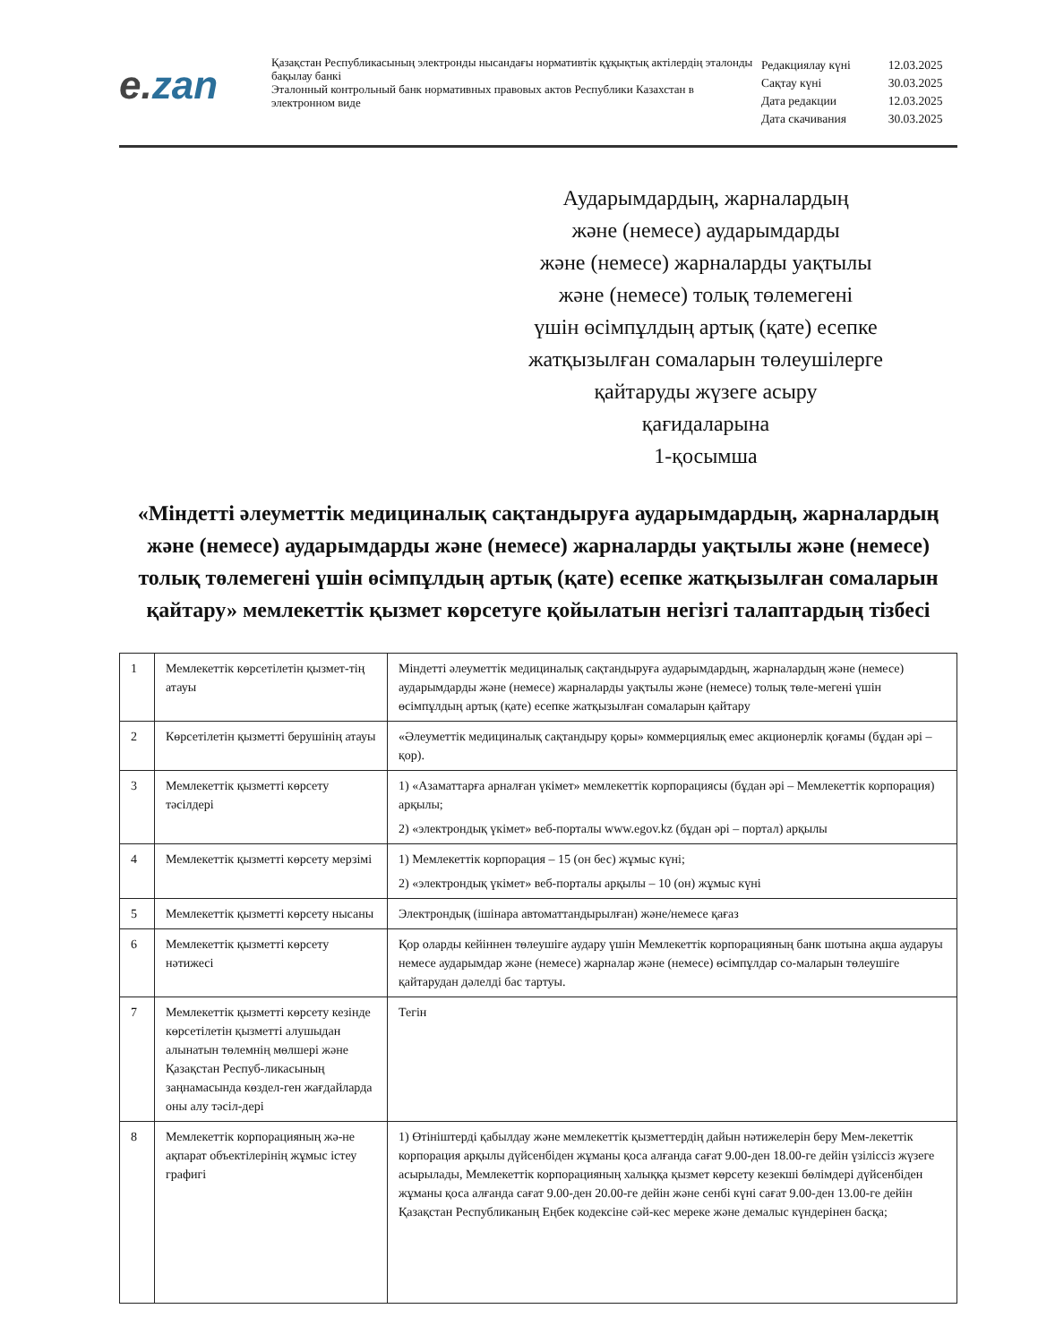e. zan
Қазақстан Республикасының электронды нысандағы нормативтік құқықтық актілердің эталонды бақылау банкі
Эталонный контрольный банк нормативных правовых актов Республики Казахстан в электронном виде
| Редакциялау күні | 12.03.2025 |
| Сақтау күні | 30.03.2025 |
| Дата редакции | 12.03.2025 |
| Дата скачивания | 30.03.2025 |
Аударымдардың, жарналардың
және (немесе) аударымдарды
және (немесе) жарналарды уақтылы
және (немесе) толық төлемегені
үшін өсімпұлдың артық (қате) есепке
жатқызылған сомаларын төлеушілерге
қайтаруды жүзеге асыру
қағидаларына
1-қосымша
«Міндетті әлеуметтік медициналық сақтандыруға аударымдардың, жарналардың және (немесе) аударымдарды және (немесе) жарналарды уақтылы және (немесе) толық төлемегені үшін өсімпұлдың артық (қате) есепке жатқызылған сомаларын қайтару» мемлекеттік қызмет көрсетуге қойылатын негізгі талаптардың тізбесі
| 1 | Мемлекеттік көрсетілетін қызмет-тің атауы | Міндетті әлеуметтік медициналық сақтандыруға аударымдардың, жарналардың және (немесе) аударымдарды және (немесе) жарналарды уақтылы және (немесе) толық төле-мегені үшін өсімпұлдың артық (қате) есепке жатқызылған сомаларын қайтару |
| 2 | Көрсетілетін қызметті берушінің атауы | «Әлеуметтік медициналық сақтандыру қоры» коммерциялық емес акционерлік қоғамы (бұдан әрі – қор). |
| 3 | Мемлекеттік қызметті көрсету тәсілдері | 1) «Азаматтарға арналған үкімет» мемлекеттік корпорациясы (бұдан әрі – Мемлекеттік корпорация) арқылы; 2) «электрондық үкімет» веб-порталы www.egov.kz (бұдан әрі – портал) арқылы |
| 4 | Мемлекеттік қызметті көрсету мерзімі | 1) Мемлекеттік корпорация – 15 (он бес) жұмыс күні; 2) «электрондық үкімет» веб-порталы арқылы – 10 (он) жұмыс күні |
| 5 | Мемлекеттік қызметті көрсету нысаны | Электрондық (ішінара автоматтандырылған) және/немесе қағаз |
| 6 | Мемлекеттік қызметті көрсету нәтижесі | Қор оларды кейіннен төлеушіге аудару үшін Мемлекеттік корпорацияның банк шотына ақша аударуы немесе аударымдар және (немесе) жарналар және (немесе) өсімпұлдар со-маларын төлеушіге қайтарудан дәлелді бас тартуы. |
| 7 | Мемлекеттік қызметті көрсету кезінде көрсетілетін қызметті алушыдан алынатын төлемнің мөлшері және Қазақстан Респуб-ликасының заңнамасында көздел-ген жағдайларда оны алу тәсіл-дері | Тегін |
| 8 | Мемлекеттік корпорацияның жә-не ақпарат объектілерінің жұмыс істеу графигі | 1) Өтініштерді қабылдау және мемлекеттік қызметтердің дайын нәтижелерін беру Мем-лекеттік корпорация арқылы дүйсенбіден жұманы қоса алғанда сағат 9.00-ден 18.00-ге дейін үзіліссіз жүзеге асырылады, Мемлекеттік корпорацияның халыққа қызмет көрсету кезекші бөлімдері дүйсенбіден жұманы қоса алғанда сағат 9.00-ден 20.00-ге дейін және сенбі күні сағат 9.00-ден 13.00-ге дейін Қазақстан Республиканың Еңбек кодексіне сәй-кес мереке және демалыс күндерінен басқа; |